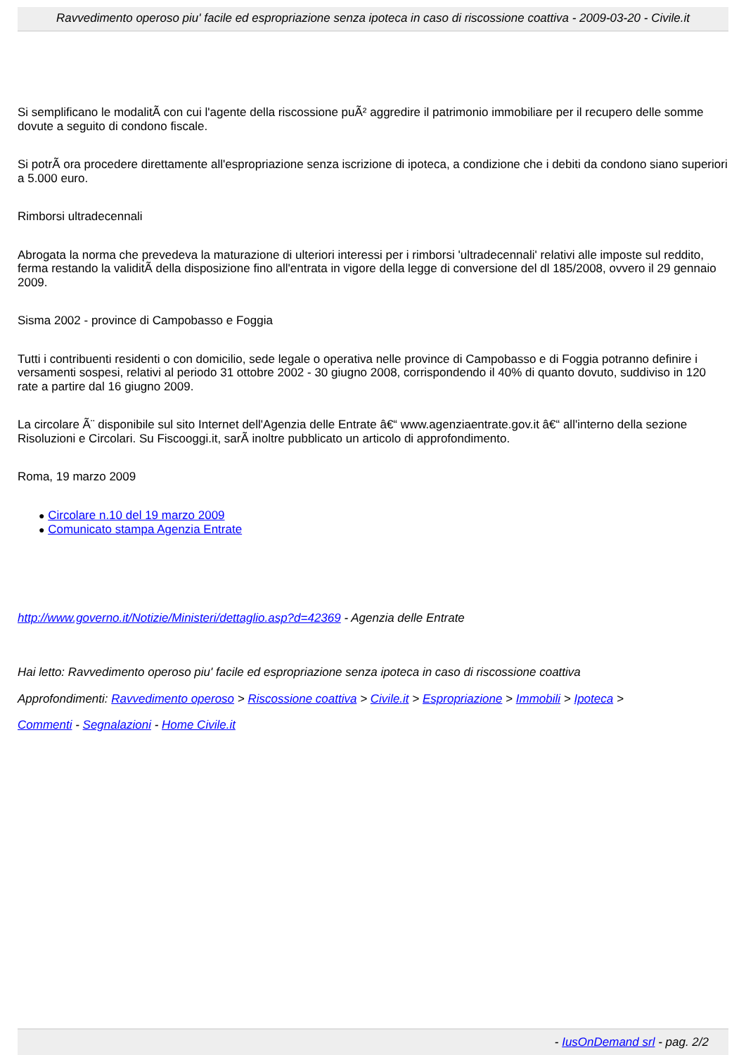Ravvedimento operoso piu' facile ed espropriazione senza ipoteca in caso di riscossione coattiva - 2009-03-20 - Civile.it
Si semplificano le modalitÃ con cui l'agente della riscossione puÃ² aggredire il patrimonio immobiliare per il recupero delle somme dovute a seguito di condono fiscale.
Si potrÃ ora procedere direttamente all'espropriazione senza iscrizione di ipoteca, a condizione che i debiti da condono siano superiori a 5.000 euro.
Rimborsi ultradecennali
Abrogata la norma che prevedeva la maturazione di ulteriori interessi per i rimborsi 'ultradecennali' relativi alle imposte sul reddito, ferma restando la validitÃ della disposizione fino all'entrata in vigore della legge di conversione del dl 185/2008, ovvero il 29 gennaio 2009.
Sisma 2002 - province di Campobasso e Foggia
Tutti i contribuenti residenti o con domicilio, sede legale o operativa nelle province di Campobasso e di Foggia potranno definire i versamenti sospesi, relativi al periodo 31 ottobre 2002 - 30 giugno 2008, corrispondendo il 40% di quanto dovuto, suddiviso in 120 rate a partire dal 16 giugno 2009.
La circolare Ã¨ disponibile sul sito Internet dell'Agenzia delle Entrate â€“ www.agenziaentrate.gov.it â€“ all'interno della sezione Risoluzioni e Circolari. Su Fiscooggi.it, sarÃ inoltre pubblicato un articolo di approfondimento.
Roma, 19 marzo 2009
● Circolare n.10 del 19 marzo 2009
● Comunicato stampa Agenzia Entrate
http://www.governo.it/Notizie/Ministeri/dettaglio.asp?d=42369 - Agenzia delle Entrate
Hai letto: Ravvedimento operoso piu' facile ed espropriazione senza ipoteca in caso di riscossione coattiva
Approfondimenti: Ravvedimento operoso > Riscossione coattiva > Civile.it > Espropriazione > Immobili > Ipoteca >
Commenti - Segnalazioni - Home Civile.it
- IusOnDemand srl - pag. 2/2